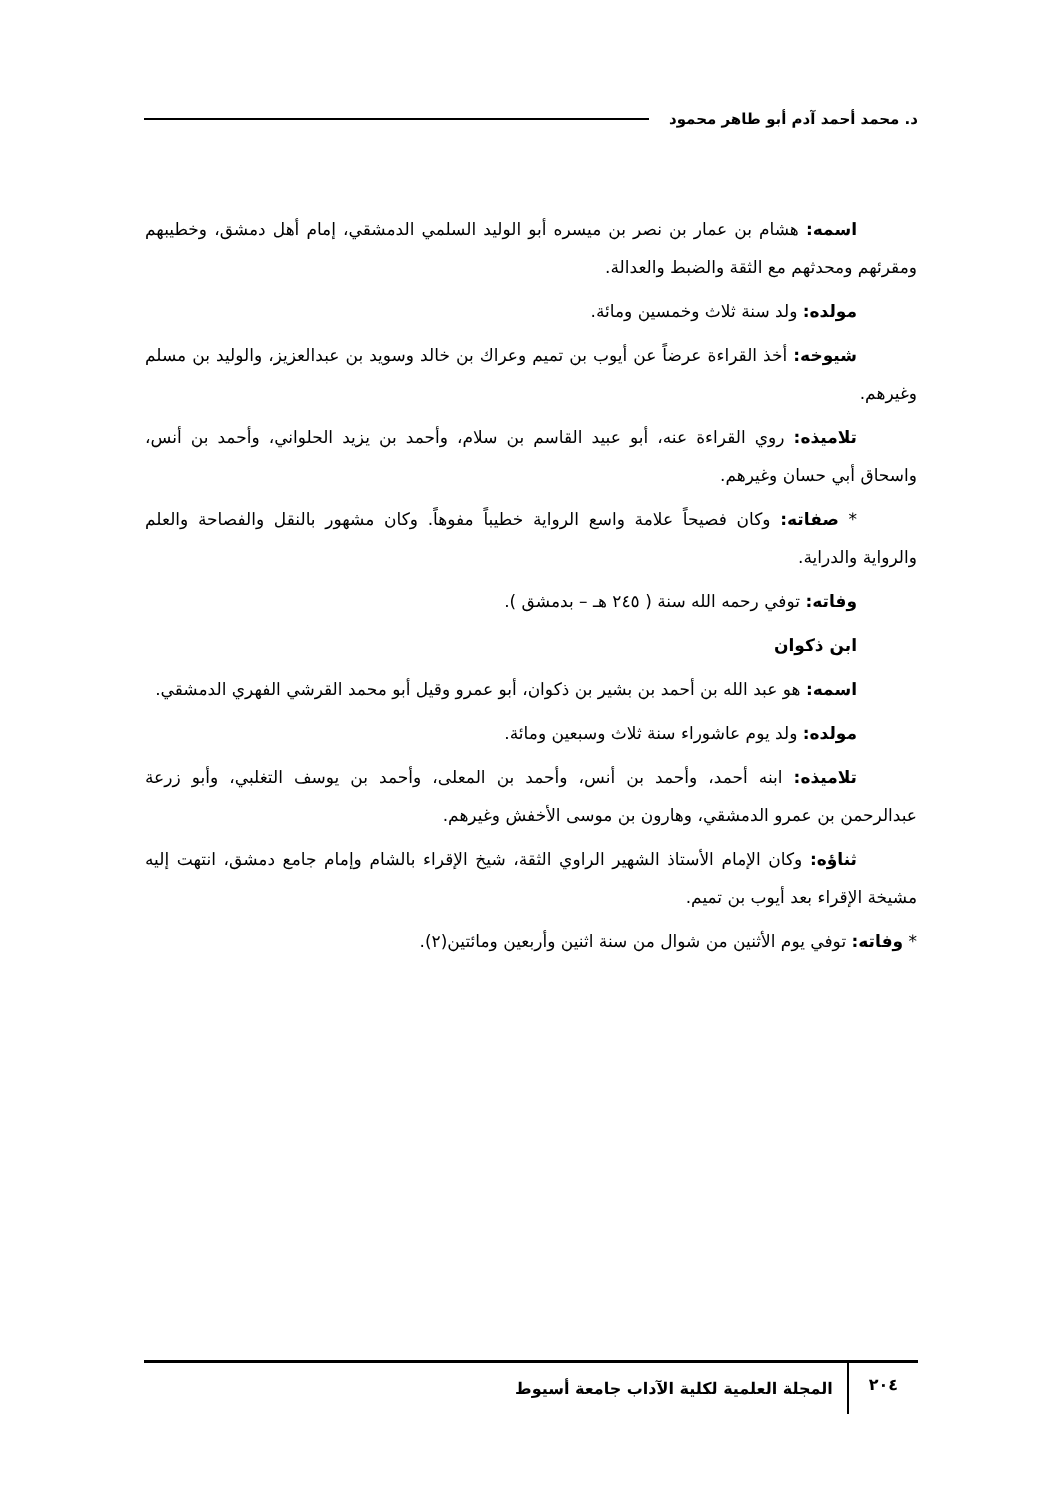د. محمد أحمد آدم أبو طاهر محمود
اسمه: هشام بن عمار بن نصر بن ميسره أبو الوليد السلمي الدمشقي، إمام أهل دمشق، وخطيبهم ومقرئهم ومحدثهم مع الثقة والضبط والعدالة.
مولده: ولد سنة ثلاث وخمسين ومائة.
شيوخه: أخذ القراءة عرضاً عن أيوب بن تميم وعراك بن خالد وسويد بن عبدالعزيز، والوليد بن مسلم وغيرهم.
تلاميذه: روي القراءة عنه، أبو عبيد القاسم بن سلام، وأحمد بن يزيد الحلواني، وأحمد بن أنس، واسحاق أبي حسان وغيرهم.
* صفاته: وكان فصيحاً علامة واسع الرواية خطيباً مفوهاً. وكان مشهور بالنقل والفصاحة والعلم والرواية والدراية.
وفاته: توفي رحمه الله سنة ( ٢٤٥ هـ – بدمشق ).
ابن ذكوان
اسمه: هو عبد الله بن أحمد بن بشير بن ذكوان، أبو عمرو وقيل أبو محمد القرشي الفهري الدمشقي.
مولده: ولد يوم عاشوراء سنة ثلاث وسبعين ومائة.
تلاميذه: ابنه أحمد، وأحمد بن أنس، وأحمد بن المعلى، وأحمد بن يوسف التغلبي، وأبو زرعة عبدالرحمن بن عمرو الدمشقي، وهارون بن موسى الأخفش وغيرهم.
ثناؤه: وكان الإمام الأستاذ الشهير الراوي الثقة، شيخ الإقراء بالشام وإمام جامع دمشق، انتهت إليه مشيخة الإقراء بعد أيوب بن تميم.
* وفاته: توفي يوم الأثنين من شوال من سنة اثنين وأربعين ومائتين(٢).
٢٠٤ المجلة العلمية لكلية الآداب جامعة أسيوط